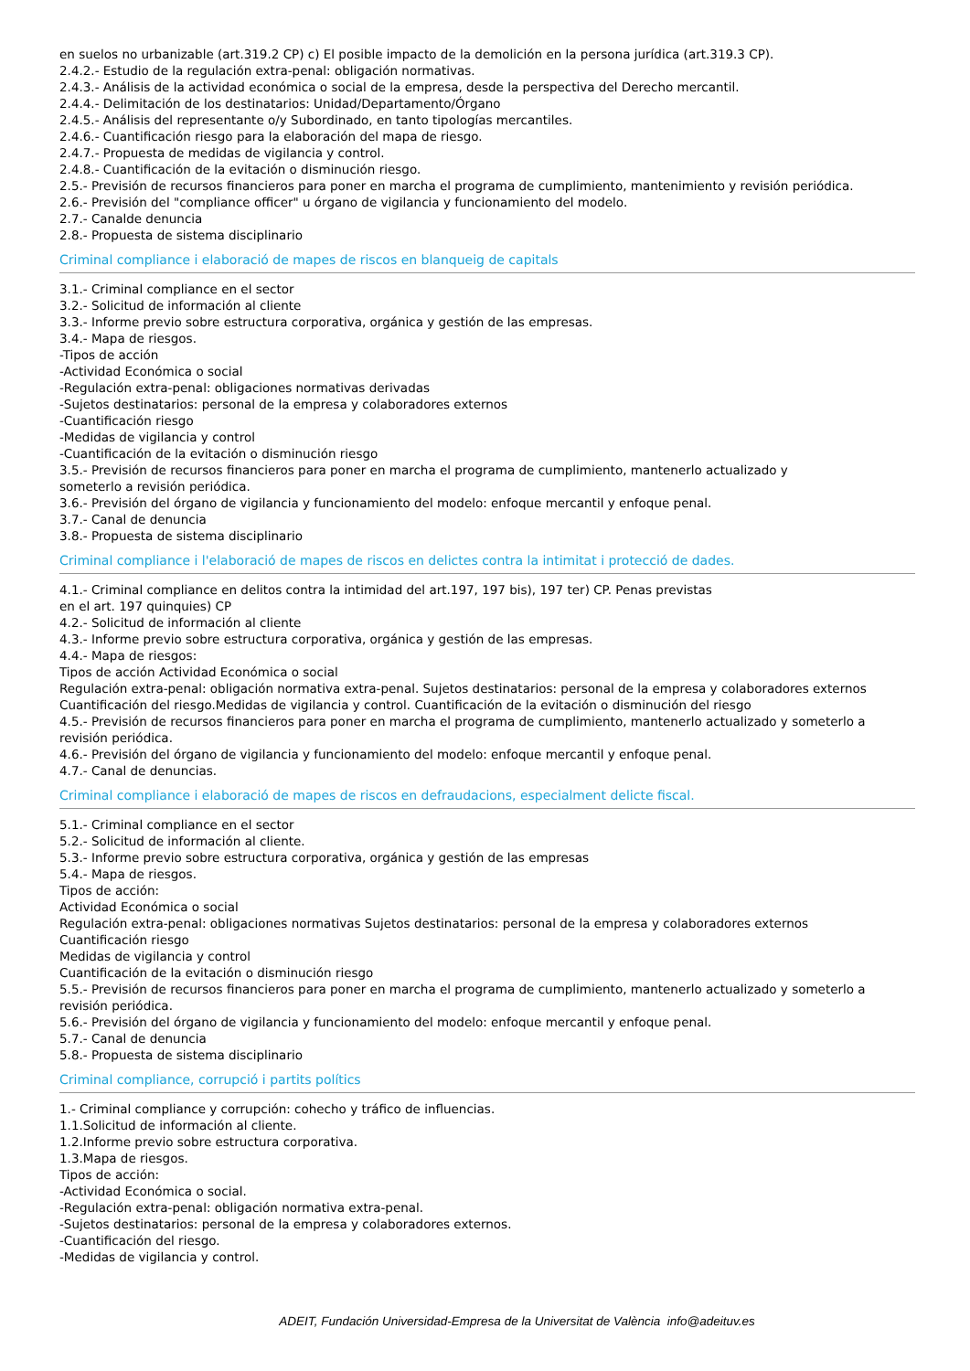en suelos no urbanizable (art.319.2 CP) c) El posible impacto de la demolición en la persona jurídica (art.319.3 CP).
2.4.2.- Estudio de la regulación extra-penal: obligación normativas.
2.4.3.- Análisis de la actividad económica o social de la empresa, desde la perspectiva del Derecho mercantil.
2.4.4.- Delimitación de los destinatarios: Unidad/Departamento/Órgano
2.4.5.- Análisis del representante o/y Subordinado, en tanto tipologías mercantiles.
2.4.6.- Cuantificación riesgo para la elaboración del mapa de riesgo.
2.4.7.- Propuesta de medidas de vigilancia y control.
2.4.8.- Cuantificación de la evitación o disminución riesgo.
2.5.- Previsión de recursos financieros para poner en marcha el programa de cumplimiento, mantenimiento y revisión periódica.
2.6.- Previsión del "compliance officer" u órgano de vigilancia y funcionamiento del modelo.
2.7.- Canalde denuncia
2.8.- Propuesta de sistema disciplinario
Criminal compliance i elaboració de mapes de riscos en blanqueig de capitals
3.1.- Criminal compliance en el sector
3.2.- Solicitud de información al cliente
3.3.- Informe previo sobre estructura corporativa, orgánica y gestión de las empresas.
3.4.- Mapa de riesgos.
-Tipos de acción
-Actividad Económica o social
-Regulación extra-penal: obligaciones normativas derivadas
-Sujetos destinatarios: personal de la empresa y colaboradores externos
-Cuantificación riesgo
-Medidas de vigilancia y control
-Cuantificación de la evitación o disminución riesgo
3.5.- Previsión de recursos financieros para poner en marcha el programa de cumplimiento, mantenerlo actualizado y
someterlo a revisión periódica.
3.6.- Previsión del órgano de vigilancia y funcionamiento del modelo: enfoque mercantil y enfoque penal.
3.7.- Canal de denuncia
3.8.- Propuesta de sistema disciplinario
Criminal compliance i l'elaboració de mapes de riscos en delictes contra la intimitat i protecció de dades.
4.1.- Criminal compliance en delitos contra la intimidad del art.197, 197 bis), 197 ter) CP. Penas previstas
en el art. 197 quinquies) CP
4.2.- Solicitud de información al cliente
4.3.- Informe previo sobre estructura corporativa, orgánica y gestión de las empresas.
4.4.- Mapa de riesgos:
Tipos de acción Actividad Económica o social
Regulación extra-penal: obligación normativa extra-penal. Sujetos destinatarios: personal de la empresa y colaboradores externos
Cuantificación del riesgo.Medidas de vigilancia y control. Cuantificación de la evitación o disminución del riesgo
4.5.- Previsión de recursos financieros para poner en marcha el programa de cumplimiento, mantenerlo actualizado y someterlo a revisión periódica.
4.6.- Previsión del órgano de vigilancia y funcionamiento del modelo: enfoque mercantil y enfoque penal.
4.7.- Canal de denuncias.
Criminal compliance i elaboració de mapes de riscos en defraudacions, especialment delicte fiscal.
5.1.- Criminal compliance en el sector
5.2.- Solicitud de información al cliente.
5.3.- Informe previo sobre estructura corporativa, orgánica y gestión de las empresas
5.4.- Mapa de riesgos.
Tipos de acción:
Actividad Económica o social
Regulación extra-penal: obligaciones normativas Sujetos destinatarios: personal de la empresa y colaboradores externos
Cuantificación riesgo
Medidas de vigilancia y control
Cuantificación de la evitación o disminución riesgo
5.5.- Previsión de recursos financieros para poner en marcha el programa de cumplimiento, mantenerlo actualizado y someterlo a revisión periódica.
5.6.- Previsión del órgano de vigilancia y funcionamiento del modelo: enfoque mercantil y enfoque penal.
5.7.- Canal de denuncia
5.8.- Propuesta de sistema disciplinario
Criminal compliance, corrupció i partits polítics
1.- Criminal compliance y corrupción: cohecho y tráfico de influencias.
1.1.Solicitud de información al cliente.
1.2.Informe previo sobre estructura corporativa.
1.3.Mapa de riesgos.
Tipos de acción:
-Actividad Económica o social.
-Regulación extra-penal: obligación normativa extra-penal.
-Sujetos destinatarios: personal de la empresa y colaboradores externos.
-Cuantificación del riesgo.
-Medidas de vigilancia y control.
ADEIT, Fundación Universidad-Empresa de la Universitat de València info@adeituv.es